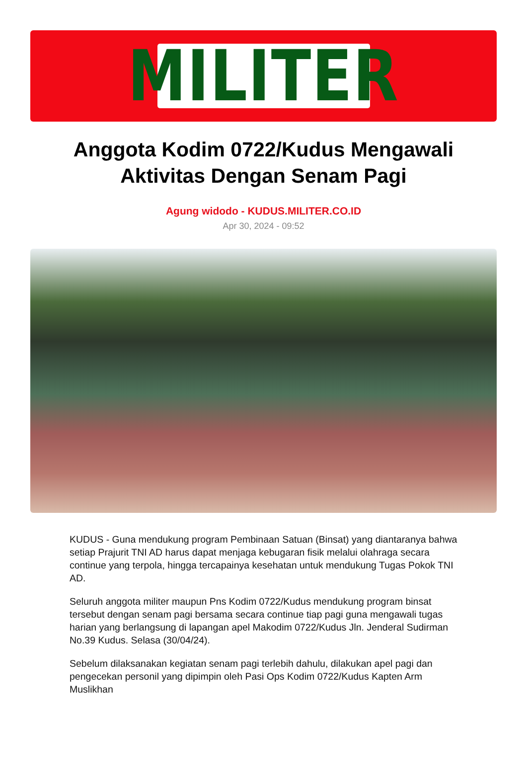MILITER
Anggota Kodim 0722/Kudus Mengawali Aktivitas Dengan Senam Pagi
Agung widodo - KUDUS.MILITER.CO.ID
Apr 30, 2024 - 09:52
KUDUS - Guna mendukung program Pembinaan Satuan (Binsat) yang diantaranya bahwa setiap Prajurit TNI AD harus dapat menjaga kebugaran fisik melalui olahraga secara continue yang terpola, hingga tercapainya kesehatan untuk mendukung Tugas Pokok TNI AD.
Seluruh anggota militer maupun Pns Kodim 0722/Kudus mendukung program binsat tersebut dengan senam pagi bersama secara continue tiap pagi guna mengawali tugas harian yang berlangsung di lapangan apel Makodim 0722/Kudus Jln. Jenderal Sudirman No.39 Kudus. Selasa (30/04/24).
Sebelum dilaksanakan kegiatan senam pagi terlebih dahulu, dilakukan apel pagi dan pengecekan personil yang dipimpin oleh Pasi Ops Kodim 0722/Kudus Kapten Arm Muslikhan